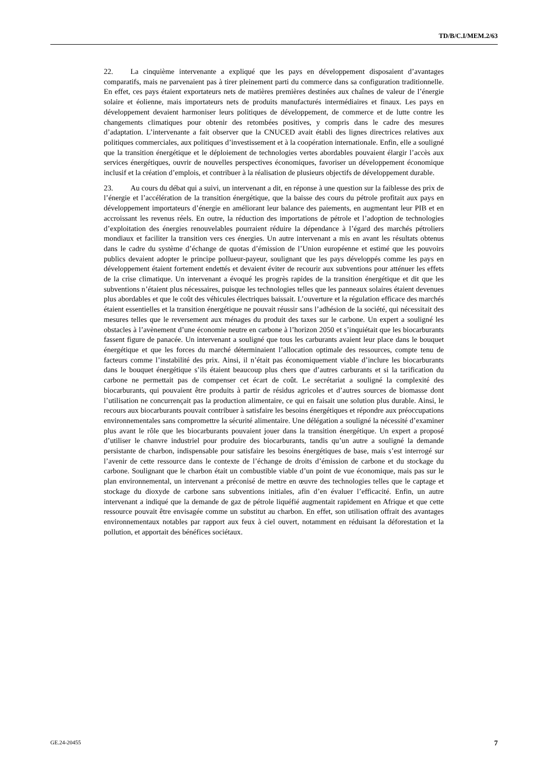TD/B/C.I/MEM.2/63
22. La cinquième intervenante a expliqué que les pays en développement disposaient d’avantages comparatifs, mais ne parvenaient pas à tirer pleinement parti du commerce dans sa configuration traditionnelle. En effet, ces pays étaient exportateurs nets de matières premières destinées aux chaînes de valeur de l’énergie solaire et éolienne, mais importateurs nets de produits manufacturés intermédiaires et finaux. Les pays en développement devaient harmoniser leurs politiques de développement, de commerce et de lutte contre les changements climatiques pour obtenir des retombées positives, y compris dans le cadre des mesures d’adaptation. L’intervenante a fait observer que la CNUCED avait établi des lignes directrices relatives aux politiques commerciales, aux politiques d’investissement et à la coopération internationale. Enfin, elle a souligné que la transition énergétique et le déploiement de technologies vertes abordables pouvaient élargir l’accès aux services énergétiques, ouvrir de nouvelles perspectives économiques, favoriser un développement économique inclusif et la création d’emplois, et contribuer à la réalisation de plusieurs objectifs de développement durable.
23. Au cours du débat qui a suivi, un intervenant a dit, en réponse à une question sur la faiblesse des prix de l’énergie et l’accélération de la transition énergétique, que la baisse des cours du pétrole profitait aux pays en développement importateurs d’énergie en améliorant leur balance des paiements, en augmentant leur PIB et en accroissant les revenus réels. En outre, la réduction des importations de pétrole et l’adoption de technologies d’exploitation des énergies renouvelables pourraient réduire la dépendance à l’égard des marchés pétroliers mondiaux et faciliter la transition vers ces énergies. Un autre intervenant a mis en avant les résultats obtenus dans le cadre du système d’échange de quotas d’émission de l’Union européenne et estimé que les pouvoirs publics devaient adopter le principe pollueur-payeur, soulignant que les pays développés comme les pays en développement étaient fortement endettés et devaient éviter de recourir aux subventions pour atténuer les effets de la crise climatique. Un intervenant a évoqué les progrès rapides de la transition énergétique et dit que les subventions n’étaient plus nécessaires, puisque les technologies telles que les panneaux solaires étaient devenues plus abordables et que le coût des véhicules électriques baissait. L’ouverture et la régulation efficace des marchés étaient essentielles et la transition énergétique ne pouvait réussir sans l’adhésion de la société, qui nécessitait des mesures telles que le reversement aux ménages du produit des taxes sur le carbone. Un expert a souligné les obstacles à l’avènement d’une économie neutre en carbone à l’horizon 2050 et s’inquiétait que les biocarburants fassent figure de panacée. Un intervenant a souligné que tous les carburants avaient leur place dans le bouquet énergétique et que les forces du marché déterminaient l’allocation optimale des ressources, compte tenu de facteurs comme l’instabilité des prix. Ainsi, il n’était pas économiquement viable d’inclure les biocarburants dans le bouquet énergétique s’ils étaient beaucoup plus chers que d’autres carburants et si la tarification du carbone ne permettait pas de compenser cet écart de coût. Le secrétariat a souligné la complexité des biocarburants, qui pouvaient être produits à partir de résidus agricoles et d’autres sources de biomasse dont l’utilisation ne concurrençait pas la production alimentaire, ce qui en faisait une solution plus durable. Ainsi, le recours aux biocarburants pouvait contribuer à satisfaire les besoins énergétiques et répondre aux préoccupations environnementales sans compromettre la sécurité alimentaire. Une délégation a souligné la nécessité d’examiner plus avant le rôle que les biocarburants pouvaient jouer dans la transition énergétique. Un expert a proposé d’utiliser le chanvre industriel pour produire des biocarburants, tandis qu’un autre a souligné la demande persistante de charbon, indispensable pour satisfaire les besoins énergétiques de base, mais s’est interrogé sur l’avenir de cette ressource dans le contexte de l’échange de droits d’émission de carbone et du stockage du carbone. Soulignant que le charbon était un combustible viable d’un point de vue économique, mais pas sur le plan environnemental, un intervenant a préconisé de mettre en œuvre des technologies telles que le captage et stockage du dioxyde de carbone sans subventions initiales, afin d’en évaluer l’efficacité. Enfin, un autre intervenant a indiqué que la demande de gaz de pétrole liquéfié augmentait rapidement en Afrique et que cette ressource pouvait être envisagée comme un substitut au charbon. En effet, son utilisation offrait des avantages environnementaux notables par rapport aux feux à ciel ouvert, notamment en réduisant la déforestation et la pollution, et apportait des bénéfices sociétaux.
GE.24-20455 7